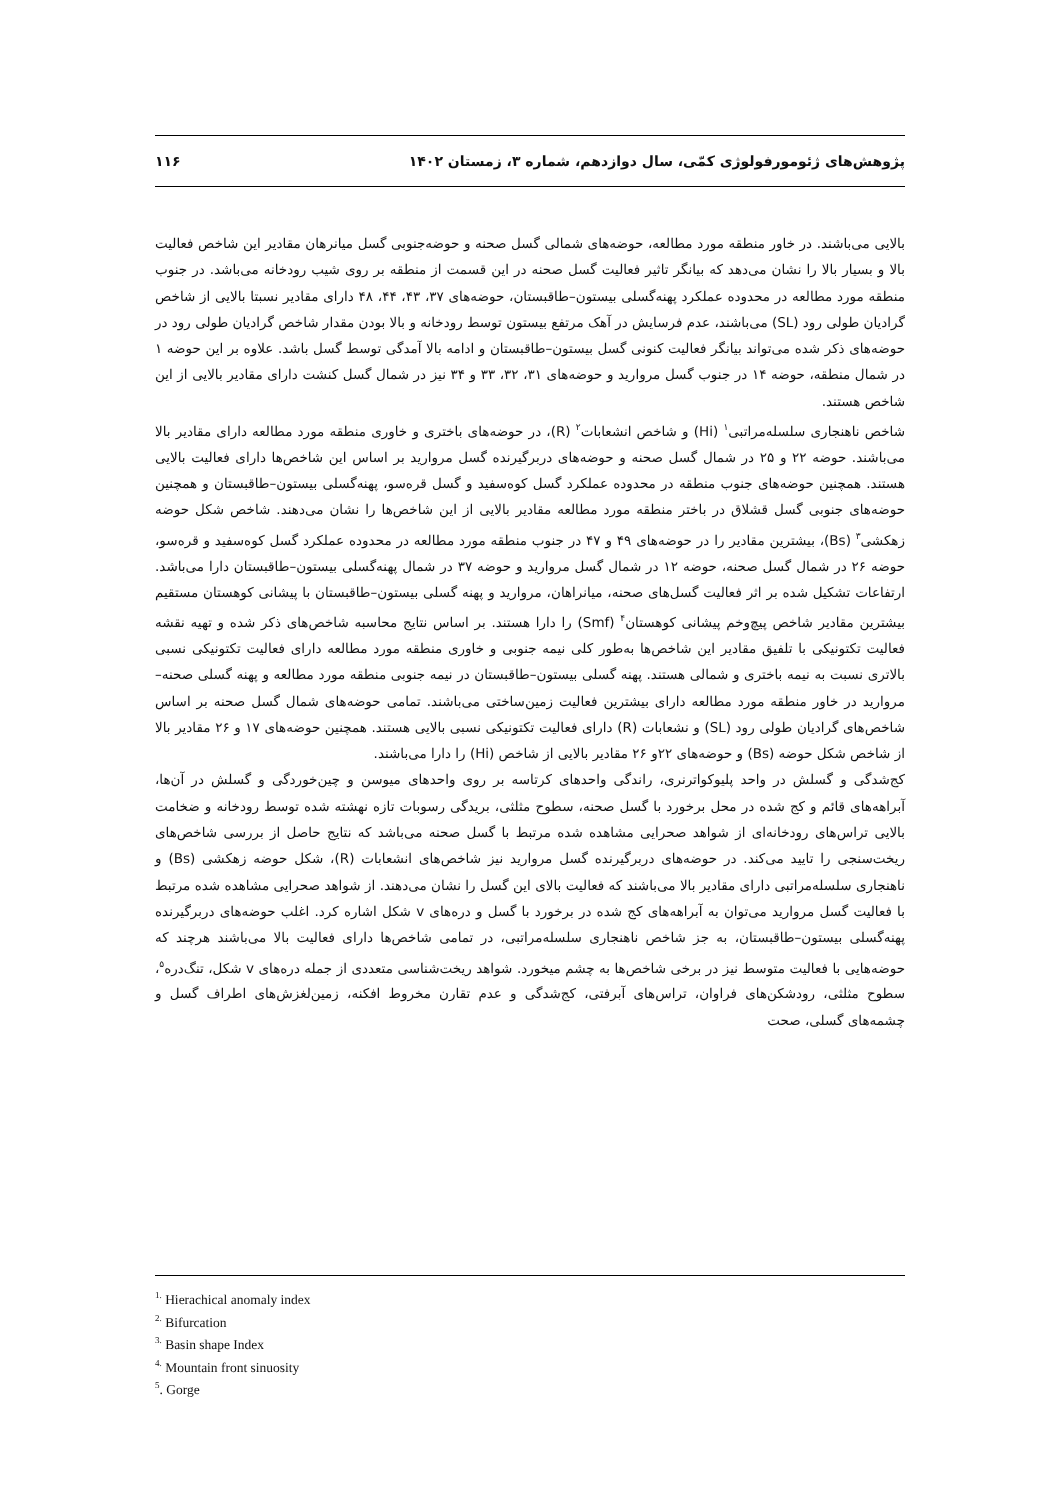پژوهش‌های ژئومورفولوژی کمّی، سال دوازدهم، شماره ۳، زمستان ۱۴۰۲ ۱۱۶
بالایی می‌باشند. در خاور منطقه مورد مطالعه، حوضه‌های شمالی گسل صحنه و حوضه‌جنوبی گسل میانرهان مقادیر این شاخص فعالیت بالا و بسیار بالا را نشان می‌دهد که بیانگر تاثیر فعالیت گسل صحنه در این قسمت از منطقه بر روی شیب رودخانه می‌باشد. در جنوب منطقه مورد مطالعه در محدوده عملکرد پهنه‌گسلی بیستون–طاقبستان، حوضه‌های ۳۷، ۴۳، ۴۴، ۴۸ دارای مقادیر نسبتا بالایی از شاخص گرادیان طولی رود (SL) می‌باشند، عدم فرسایش در آهک مرتفع بیستون توسط رودخانه و بالا بودن مقدار شاخص گرادیان طولی رود در حوضه‌های ذکر شده می‌تواند بیانگر فعالیت کنونی گسل بیستون–طاقبستان و ادامه بالا آمدگی توسط گسل باشد. علاوه بر این حوضه ۱ در شمال منطقه، حوضه ۱۴ در جنوب گسل مروارید و حوضه‌های ۳۱، ۳۲، ۳۳ و ۳۴ نیز در شمال گسل کنشت دارای مقادیر بالایی از این شاخص هستند.
شاخص ناهنجاری سلسله‌مراتبی<sup>۱</sup> (Hi) و شاخص انشعابات<sup>۲</sup> (R)، در حوضه‌های باختری و خاوری منطقه مورد مطالعه دارای مقادیر بالا می‌باشند. حوضه ۲۲ و ۲۵ در شمال گسل صحنه و حوضه‌های دربرگیرنده گسل مروارید بر اساس این شاخص‌ها دارای فعالیت بالایی هستند. همچنین حوضه‌های جنوب منطقه در محدوده عملکرد گسل کوه‌سفید و گسل قره‌سو، پهنه‌گسلی بیستون–طاقبستان و همچنین حوضه‌های جنوبی گسل قشلاق در باختر منطقه مورد مطالعه مقادیر بالایی از این شاخص‌ها را نشان می‌دهند. شاخص شکل حوضه زهکشی<sup>۳</sup> (Bs)، بیشترین مقادیر را در حوضه‌های ۴۹ و ۴۷ در جنوب منطقه مورد مطالعه در محدوده عملکرد گسل کوه‌سفید و قره‌سو، حوضه ۲۶ در شمال گسل صحنه، حوضه ۱۲ در شمال گسل مروارید و حوضه ۳۷ در شمال پهنه‌گسلی بیستون–طاقبستان دارا می‌باشد. ارتفاعات تشکیل شده بر اثر فعالیت گسل‌های صحنه، میانراهان، مروارید و پهنه گسلی بیستون–طاقبستان با پیشانی کوهستان مستقیم بیشترین مقادیر شاخص پیچ‌وخم پیشانی کوهستان<sup>۴</sup> (Smf) را دارا هستند. بر اساس نتایج محاسبه شاخص‌های ذکر شده و تهیه نقشه فعالیت تکتونیکی با تلفیق مقادیر این شاخص‌ها به‌طور کلی نیمه جنوبی و خاوری منطقه مورد مطالعه دارای فعالیت تکتونیکی نسبی بالاتری نسبت به نیمه باختری و شمالی هستند. پهنه گسلی بیستون–طاقبستان در نیمه جنوبی منطقه مورد مطالعه و پهنه گسلی صحنه–مروارید در خاور منطقه مورد مطالعه دارای بیشترین فعالیت زمین‌ساختی می‌باشند. تمامی حوضه‌های شمال گسل صحنه بر اساس شاخص‌های گرادیان طولی رود (SL) و نشعابات (R) دارای فعالیت تکتونیکی نسبی بالایی هستند. همچنین حوضه‌های ۱۷ و ۲۶ مقادیر بالا از شاخص شکل حوضه (Bs) و حوضه‌های ۲۲و ۲۶ مقادیر بالایی از شاخص (Hi) را دارا می‌باشند.
کج‌شدگی و گسلش در واحد پلیوکواترنری، راندگی واحدهای کرتاسه بر روی واحدهای میوسن و چین‌خوردگی و گسلش در آن‌ها، آبراهه‌های قائم و کج شده در محل برخورد با گسل صحنه، سطوح مثلثی، بریدگی رسوبات تازه نهشته شده توسط رودخانه و ضخامت بالایی تراس‌های رودخانه‌ای از شواهد صحرایی مشاهده شده مرتبط با گسل صحنه می‌باشد که نتایج حاصل از بررسی شاخص‌های ریخت‌سنجی را تایید می‌کند. در حوضه‌های دربرگیرنده گسل مروارید نیز شاخص‌های انشعابات (R)، شکل حوضه زهکشی (Bs) و ناهنجاری سلسله‌مراتبی دارای مقادیر بالا می‌باشند که فعالیت بالای این گسل را نشان می‌دهند. از شواهد صحرایی مشاهده شده مرتبط با فعالیت گسل مروارید می‌توان به آبراهه‌های کج شده در برخورد با گسل و دره‌های v شکل اشاره کرد. اغلب حوضه‌های دربرگیرنده پهنه‌گسلی بیستون–طاقبستان، به جز شاخص ناهنجاری سلسله‌مراتبی، در تمامی شاخص‌ها دارای فعالیت بالا می‌باشند هرچند که حوضه‌هایی با فعالیت متوسط نیز در برخی شاخص‌ها به چشم میخورد. شواهد ریخت‌شناسی متعددی از جمله دره‌های v شکل، تنگ‌دره<sup>۵</sup>، سطوح مثلثی، رودشکن‌های فراوان، تراس‌های آبرفتی، کج‌شدگی و عدم تقارن مخروط افکنه، زمین‌لغزش‌های اطراف گسل و چشمه‌های گسلی، صحت
<sup>1.</sup> Hierachical anomaly index
<sup>2.</sup> Bifurcation
<sup>3.</sup> Basin shape Index
<sup>4.</sup> Mountain front sinuosity
<sup>5</sup>. Gorge